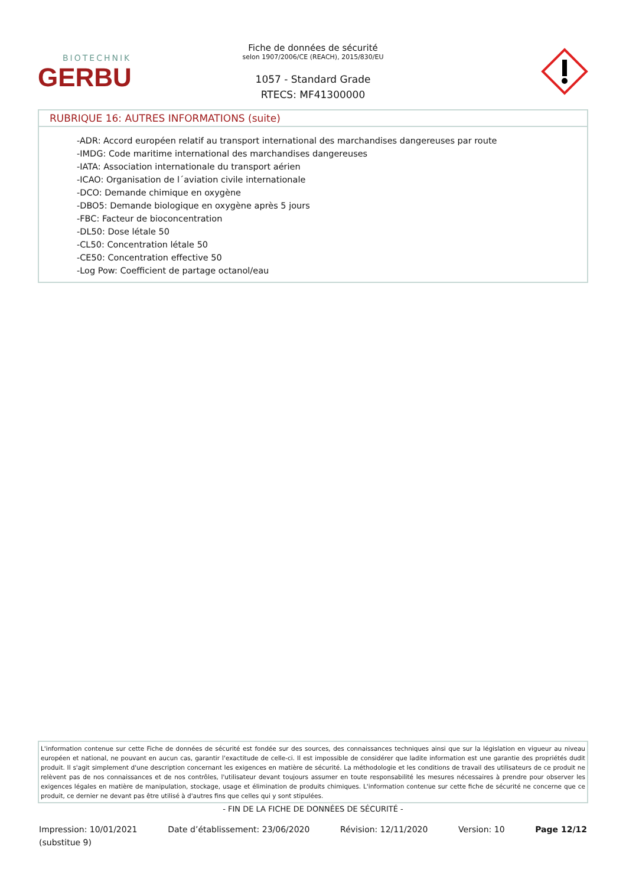BIOTECHNIK
GERBU
Fiche de données de sécurité
selon 1907/2006/CE (REACH), 2015/830/EU
1057 - Standard Grade
RTECS: MF41300000
RUBRIQUE 16: AUTRES INFORMATIONS (suite)
-ADR: Accord européen relatif au transport international des marchandises dangereuses par route
-IMDG: Code maritime international des marchandises dangereuses
-IATA: Association internationale du transport aérien
-ICAO: Organisation de l´aviation civile internationale
-DCO: Demande chimique en oxygène
-DBO5: Demande biologique en oxygène après 5 jours
-FBC: Facteur de bioconcentration
-DL50: Dose létale 50
-CL50: Concentration létale 50
-CE50: Concentration effective 50
-Log Pow: Coefficient de partage octanol/eau
L'information contenue sur cette Fiche de données de sécurité est fondée sur des sources, des connaissances techniques ainsi que sur la législation en vigueur au niveau européen et national, ne pouvant en aucun cas, garantir l'exactitude de celle-ci. Il est impossible de considérer que ladite information est une garantie des propriétés dudit produit. Il s'agit simplement d'une description concernant les exigences en matière de sécurité. La méthodologie et les conditions de travail des utilisateurs de ce produit ne relèvent pas de nos connaissances et de nos contrôles, l'utilisateur devant toujours assumer en toute responsabilité les mesures nécessaires à prendre pour observer les exigences légales en matière de manipulation, stockage, usage et élimination de produits chimiques. L'information contenue sur cette fiche de sécurité ne concerne que ce produit, ce dernier ne devant pas être utilisé à d'autres fins que celles qui y sont stipulées.
- FIN DE LA FICHE DE DONNÉES DE SÉCURITÉ -
Impression: 10/01/2021
(substitue 9)
Date d’établissement: 23/06/2020
Révision: 12/11/2020 Version: 10 Page 12/12